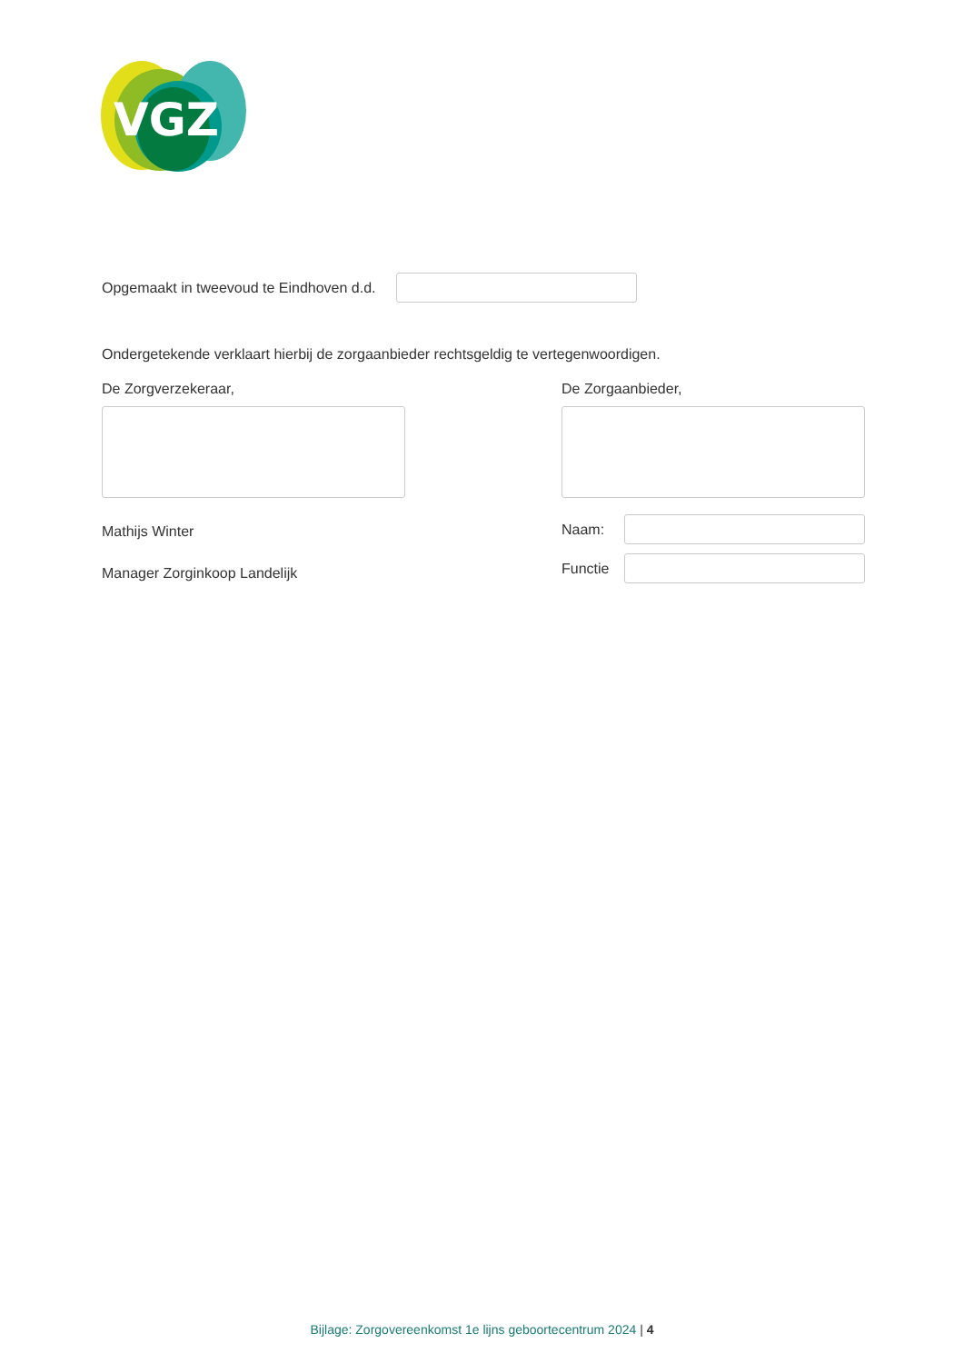VGZ
Opgemaakt in tweevoud te Eindhoven d.d.
Ondergetekende verklaart hierbij de zorgaanbieder rechtsgeldig te vertegenwoordigen.
De Zorgverzekeraar,
Mathijs Winter
Manager Zorginkoop Landelijk
De Zorgaanbieder,
Naam:
Functie
Bijlage: Zorgovereenkomst 1e lijns geboortecentrum 2024 | 4